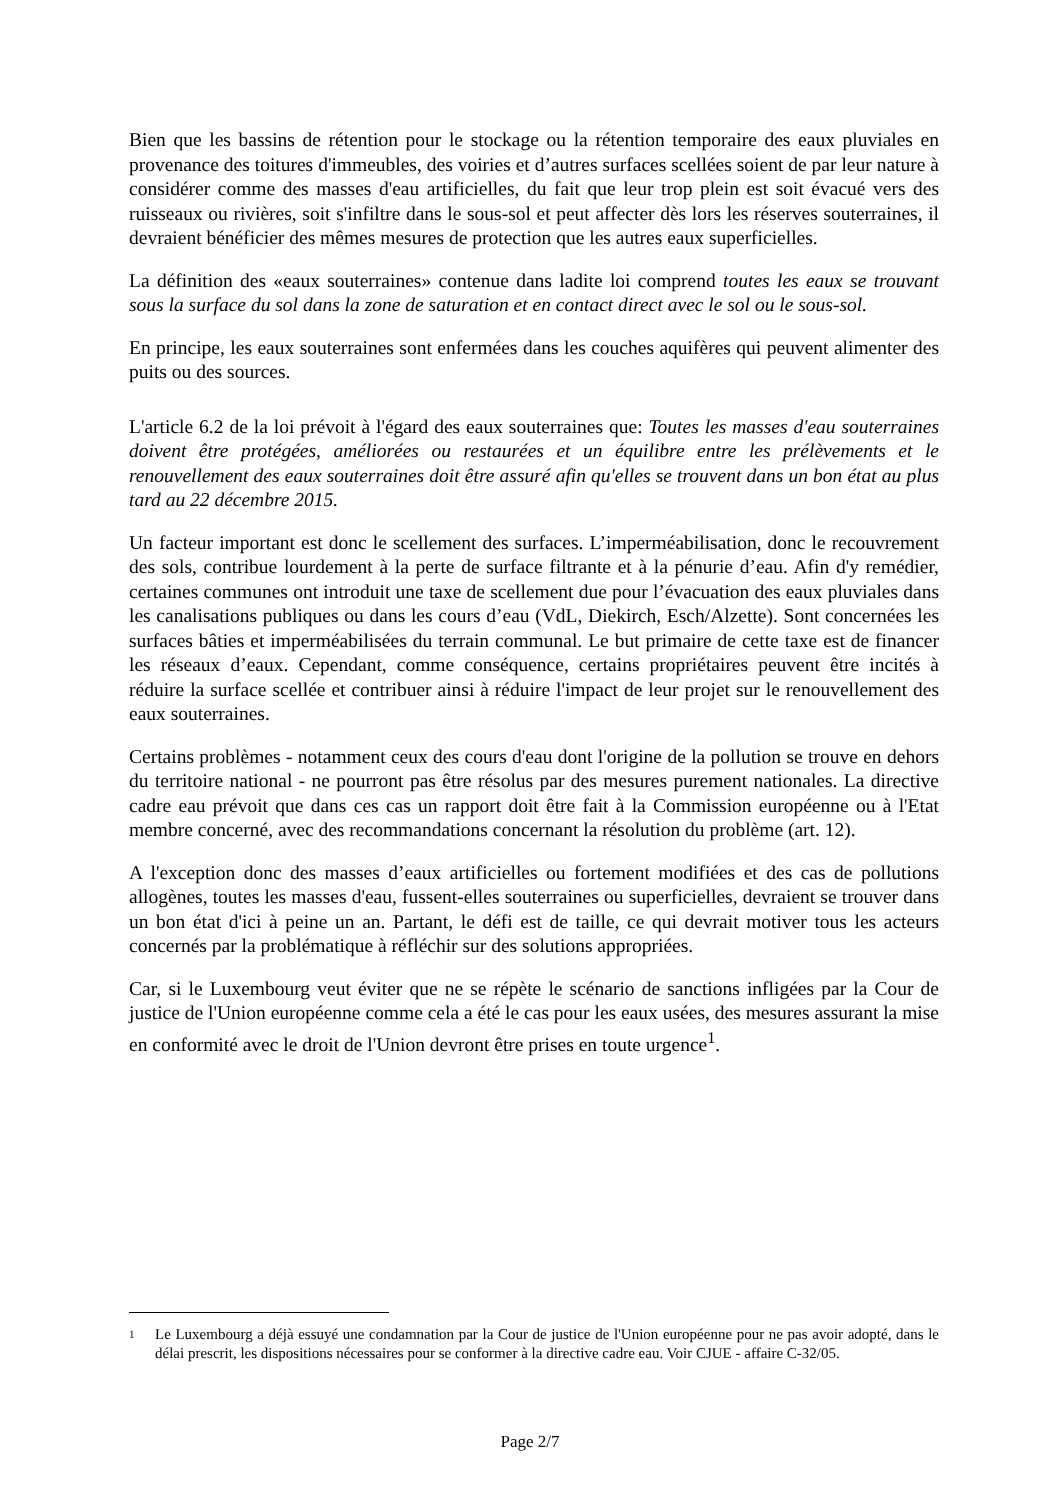Bien que les bassins de rétention pour le stockage ou la rétention temporaire des eaux pluviales en provenance des toitures d'immeubles, des voiries et d’autres surfaces scellées soient de par leur nature à considérer comme des masses d'eau artificielles, du fait que leur trop plein est soit évacué vers des ruisseaux ou rivières, soit s'infiltre dans le sous-sol et peut affecter dès lors les réserves souterraines, il devraient bénéficier des mêmes mesures de protection que les autres eaux superficielles.
La définition des «eaux souterraines» contenue dans ladite loi comprend toutes les eaux se trouvant sous la surface du sol dans la zone de saturation et en contact direct avec le sol ou le sous-sol.
En principe, les eaux souterraines sont enfermées dans les couches aquifères qui peuvent alimenter des puits ou des sources.
L'article 6.2 de la loi prévoit à l'égard des eaux souterraines que: Toutes les masses d'eau souterraines doivent être protégées, améliorées ou restaurées et un équilibre entre les prélèvements et le renouvellement des eaux souterraines doit être assuré afin qu'elles se trouvent dans un bon état au plus tard au 22 décembre 2015.
Un facteur important est donc le scellement des surfaces. L’imperméabilisation, donc le recouvrement des sols, contribue lourdement à la perte de surface filtrante et à la pénurie d’eau. Afin d'y remédier, certaines communes ont introduit une taxe de scellement due pour l’évacuation des eaux pluviales dans les canalisations publiques ou dans les cours d’eau (VdL, Diekirch, Esch/Alzette). Sont concernées les surfaces bâties et imperméabilisées du terrain communal. Le but primaire de cette taxe est de financer les réseaux d’eaux. Cependant, comme conséquence, certains propriétaires peuvent être incités à réduire la surface scellée et contribuer ainsi à réduire l'impact de leur projet sur le renouvellement des eaux souterraines.
Certains problèmes - notamment ceux des cours d'eau dont l'origine de la pollution se trouve en dehors du territoire national - ne pourront pas être résolus par des mesures purement nationales. La directive cadre eau prévoit que dans ces cas un rapport doit être fait à la Commission européenne ou à l'Etat membre concerné, avec des recommandations concernant la résolution du problème (art. 12).
A l'exception donc des masses d’eaux artificielles ou fortement modifiées et des cas de pollutions allogènes, toutes les masses d'eau, fussent-elles souterraines ou superficielles, devraient se trouver dans un bon état d'ici à peine un an. Partant, le défi est de taille, ce qui devrait motiver tous les acteurs concernés par la problématique à réfléchir sur des solutions appropriées.
Car, si le Luxembourg veut éviter que ne se répète le scénario de sanctions infligées par la Cour de justice de l'Union européenne comme cela a été le cas pour les eaux usées, des mesures assurant la mise en conformité avec le droit de l'Union devront être prises en toute urgence<sup>1</sup>.
1 Le Luxembourg a déjà essuyé une condamnation par la Cour de justice de l'Union européenne pour ne pas avoir adopté, dans le délai prescrit, les dispositions nécessaires pour se conformer à la directive cadre eau. Voir CJUE - affaire C-32/05.
Page 2/7